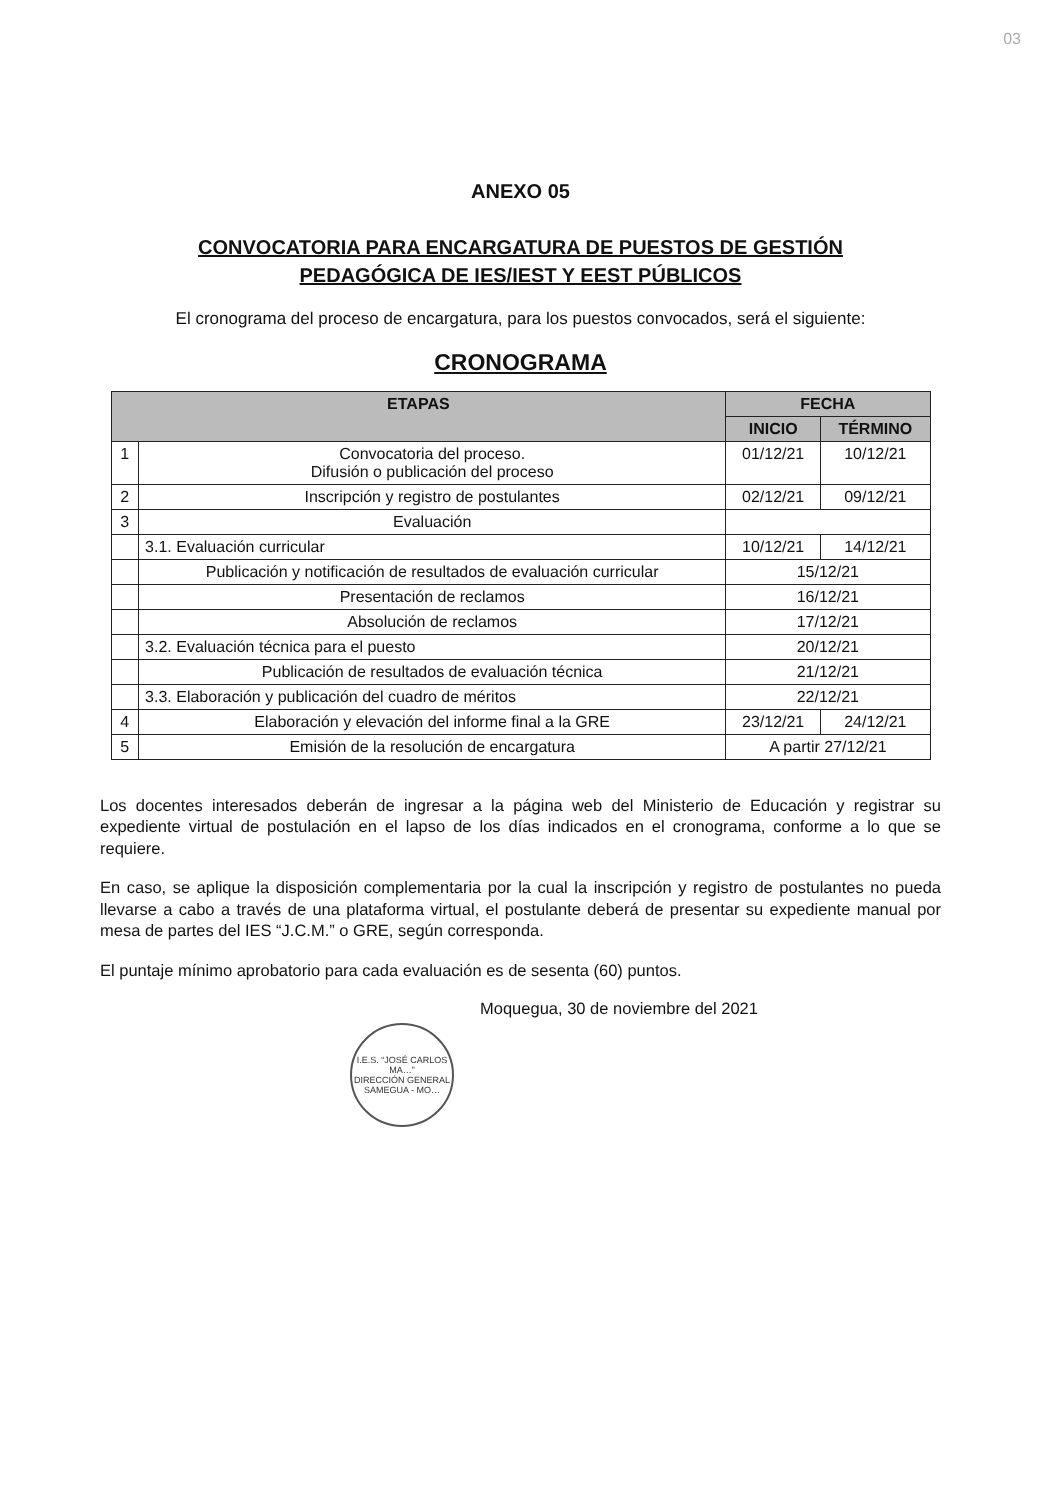03
ANEXO 05
CONVOCATORIA PARA ENCARGATURA DE PUESTOS DE GESTIÓN
PEDAGÓGICA DE IES/IEST Y EEST PÚBLICOS
El cronograma del proceso de encargatura, para los puestos convocados, será el siguiente:
CRONOGRAMA
| ETAPAS | | FECHA | |
| --- | --- | --- | --- |
| | | INICIO | TÉRMINO |
| 1 | Convocatoria del proceso. Difusión o publicación del proceso | 01/12/21 | 10/12/21 |
| 2 | Inscripción y registro de postulantes | 02/12/21 | 09/12/21 |
| 3 | Evaluación | | |
| | 3.1. Evaluación curricular | 10/12/21 | 14/12/21 |
| | Publicación y notificación de resultados de evaluación curricular | 15/12/21 | |
| | Presentación de reclamos | 16/12/21 | |
| | Absolución de reclamos | 17/12/21 | |
| | 3.2. Evaluación técnica para el puesto | 20/12/21 | |
| | Publicación de resultados de evaluación técnica | 21/12/21 | |
| | 3.3. Elaboración y publicación del cuadro de méritos | 22/12/21 | |
| 4 | Elaboración y elevación del informe final a la GRE | 23/12/21 | 24/12/21 |
| 5 | Emisión de la resolución de encargatura | A partir 27/12/21 | |
Los docentes interesados deberán de ingresar a la página web del Ministerio de Educación y registrar su expediente virtual de postulación en el lapso de los días indicados en el cronograma, conforme a lo que se requiere.
En caso, se aplique la disposición complementaria por la cual la inscripción y registro de postulantes no pueda llevarse a cabo a través de una plataforma virtual, el postulante deberá de presentar su expediente manual por mesa de partes del IES “J.C.M.” o GRE, según corresponda.
El puntaje mínimo aprobatorio para cada evaluación es de sesenta (60) puntos.
Moquegua, 30 de noviembre del 2021
I.E.S. “JOSÉ CARLOS MA…”
DIRECCIÓN GENERAL
SAMEGUA - MO…